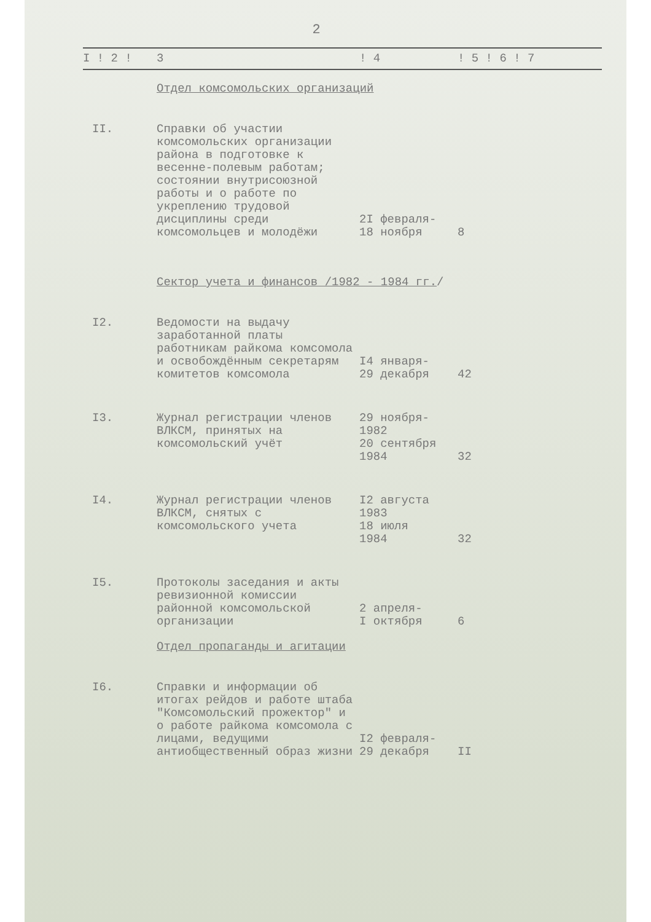2
| I ! 2 ! | 3 | ! 4 | ! 5 ! 6 ! 7 |
| --- | --- | --- | --- |
| | Отдел комсомольских организаций | | |
| II. | Справки об участии комсомольских организации района в подготовке к весенне-полевым работам; состоянии внутрисоюзной работы и о работе по укреплению трудовой дисциплины среди комсомольцев и молодёжи | 2I февраля- 18 ноября | 8 |
| | Сектор учета и финансов /1982 - 1984 гг. / | | |
| I2. | Ведомости на выдачу заработанной платы работникам райкома комсомола и освобождённым секретарям комитетов комсомола | I4 января- 29 декабря | 42 |
| I3. | Журнал регистрации членов ВЛКСМ, принятых на комсомольский учёт | 29 ноября- 1982 20 сентября 1984 | 32 |
| I4. | Журнал регистрации членов ВЛКСМ, снятых с комсомольского учета | I2 августа 1983 18 июля 1984 | 32 |
| I5. | Протоколы заседания и акты ревизионной комиссии районной комсомольской организации | 2 апреля- I октября | 6 |
| | Отдел пропаганды и агитации | | |
| I6. | Справки и информации об итогах рейдов и работе штаба "Комсомольский прожектор" и о работе райкома комсомола с лицами, ведущими антиобщественный образ жизни | I2 февраля- 29 декабря | II |